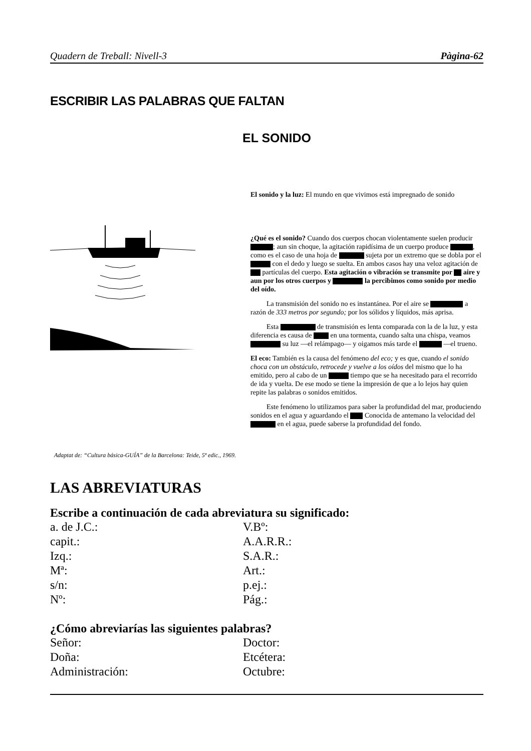Quadern de Treball: Nivell-3 Pàgina-62
ESCRIBIR LAS PALABRAS QUE FALTAN
EL SONIDO
El sonido y la luz: El mundo en que vivimos está impregnado de sonido
¿Qué es el sonido? Cuando dos cuerpos chocan violentamente suelen producir ; aun sin choque, la agitación rapidísima de un cuerpo produce , como es el caso de una hoja de sujeta por un extremo que se dobla por el con el dedo y luego se suelta. En ambos casos hay una veloz agitación de partículas del cuerpo. Esta agitación o vibración se transmite por aire y aun por los otros cuerpos y la percibimos como sonido por medio del oído.
La transmisión del sonido no es instantánea. Por el aire se a razón de 333 metros por segundo; por los sólidos y líquidos, más aprisa.
Esta de transmisión es lenta comparada con la de la luz, y esta diferencia es causa de en una tormenta, cuando salta una chispa, veamos su luz —el relámpago— y oigamos más tarde el —el trueno.
El eco: También es la causa del fenómeno del eco; y es que, cuando el sonido choca con un obstáculo, retrocede y vuelve a los oídos del mismo que lo ha emitido, pero al cabo de un tiempo que se ha necesitado para el recorrido de ida y vuelta. De ese modo se tiene la impresión de que a lo lejos hay quien repite las palabras o sonidos emitidos.
Este fenómeno lo utilizamos para saber la profundidad del mar, produciendo sonidos en el agua y aguardando el Conocida de antemano la velocidad del en el agua, puede saberse la profundidad del fondo.
Adaptat de: “Cultura básica-GUÍA” de la Barcelona: Teide, 5ª edic., 1969.
LAS ABREVIATURAS
Escribe a continuación de cada abreviatura su significado:
a. de J.C.:
V.Bº:
capit.:
A.A.R.R.:
Izq.:
S.A.R.:
Mª:
Art.:
s/n:
p.ej.:
Nº:
Pág.:
¿Cómo abreviarías las siguientes palabras?
Señor:
Doctor:
Doña:
Etcétera:
Administración:
Octubre: